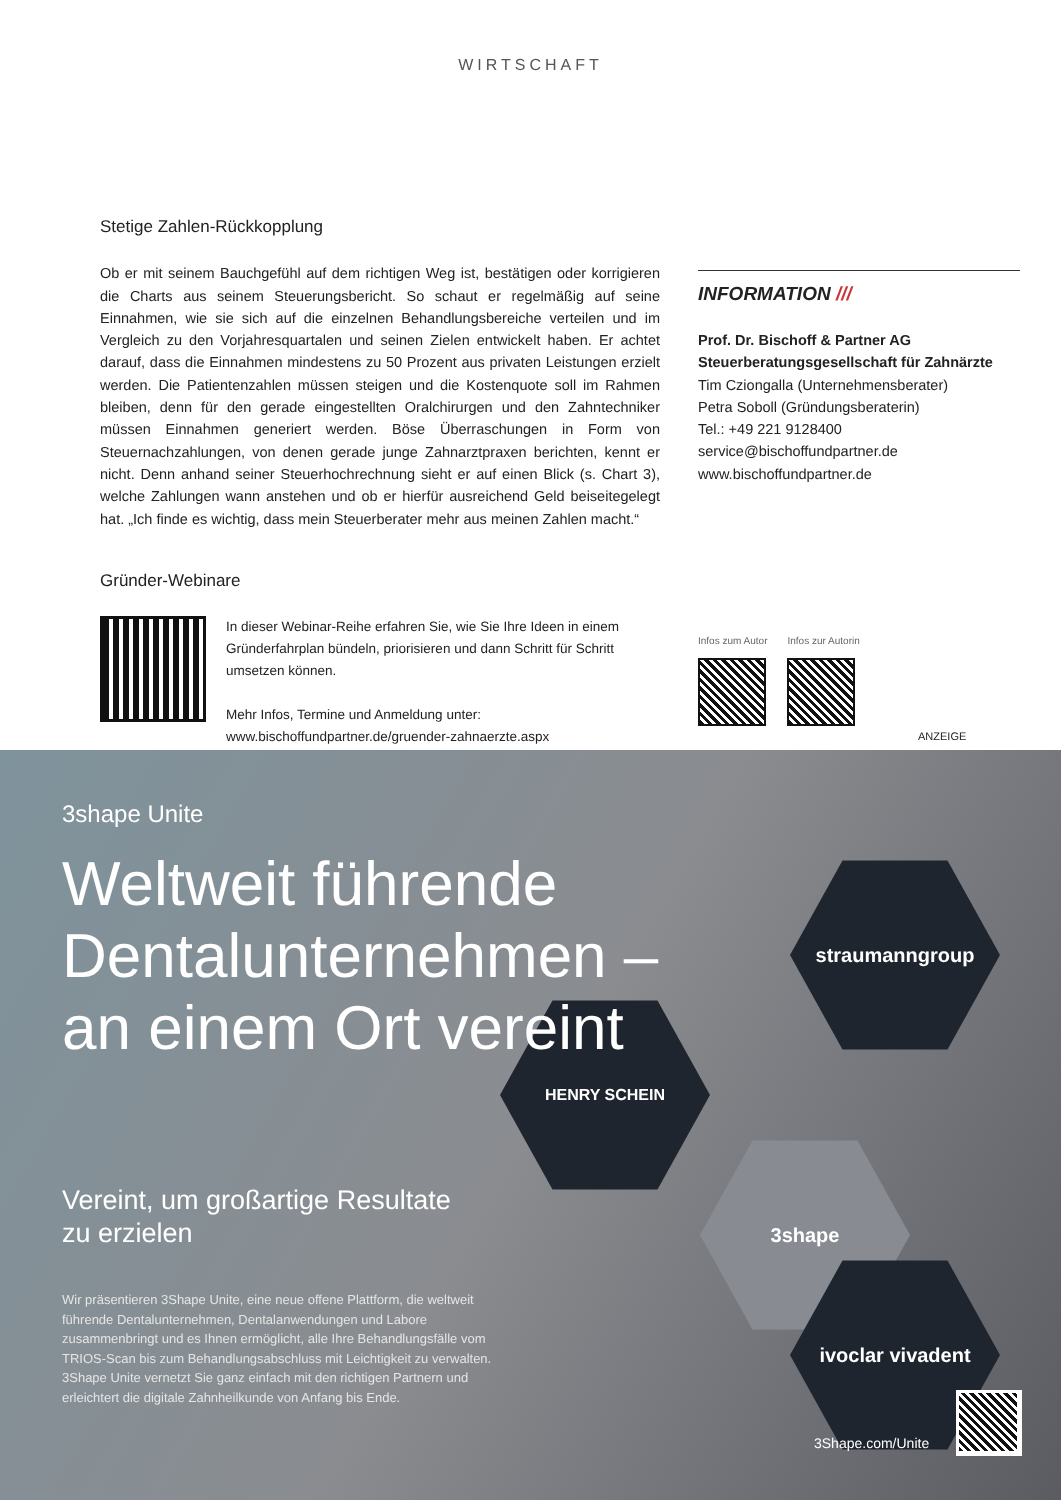WIRTSCHAFT
Stetige Zahlen-Rückkopplung
Ob er mit seinem Bauchgefühl auf dem richtigen Weg ist, bestätigen oder korrigieren die Charts aus seinem Steuerungsbericht. So schaut er regelmäßig auf seine Einnahmen, wie sie sich auf die einzelnen Behandlungsbereiche verteilen und im Vergleich zu den Vorjahresquartalen und seinen Zielen entwickelt haben. Er achtet darauf, dass die Einnahmen mindestens zu 50 Prozent aus privaten Leistungen erzielt werden. Die Patientenzahlen müssen steigen und die Kostenquote soll im Rahmen bleiben, denn für den gerade eingestellten Oralchirurgen und den Zahntechniker müssen Einnahmen generiert werden. Böse Überraschungen in Form von Steuernachzahlungen, von denen gerade junge Zahnarztpraxen berichten, kennt er nicht. Denn anhand seiner Steuerhochrechnung sieht er auf einen Blick (s. Chart 3), welche Zahlungen wann anstehen und ob er hierfür ausreichend Geld beiseitegelegt hat. „Ich finde es wichtig, dass mein Steuerberater mehr aus meinen Zahlen macht.“
Gründer-Webinare
In dieser Webinar-Reihe erfahren Sie, wie Sie Ihre Ideen in einem Gründerfahrplan bündeln, priorisieren und dann Schritt für Schritt umsetzen können.
Mehr Infos, Termine und Anmeldung unter:
www.bischoffundpartner.de/gruender-zahnaerzte.aspx
INFORMATION ///
Prof. Dr. Bischoff & Partner AG
Steuerberatungsgesellschaft für Zahnärzte
Tim Cziongalla (Unternehmensberater)
Petra Soboll (Gründungsberaterin)
Tel.: +49 221 9128400
service@bischoffundpartner.de
www.bischoffundpartner.de
Infos zum Autor Infos zur Autorin
ANZEIGE
straumanngroup
HENRY SCHEIN
3shape
ivoclar vivadent
3shape Unite
Weltweit führende Dentalunternehmen – an einem Ort vereint
Vereint, um großartige Resultate
zu erzielen
Wir präsentieren 3Shape Unite, eine neue offene Plattform, die weltweit führende Dentalunternehmen, Dentalanwendungen und Labore zusammenbringt und es Ihnen ermöglicht, alle Ihre Behandlungsfälle vom TRIOS-Scan bis zum Behandlungsabschluss mit Leichtigkeit zu verwalten. 3Shape Unite vernetzt Sie ganz einfach mit den richtigen Partnern und erleichtert die digitale Zahnheilkunde von Anfang bis Ende.
3Shape.com/Unite